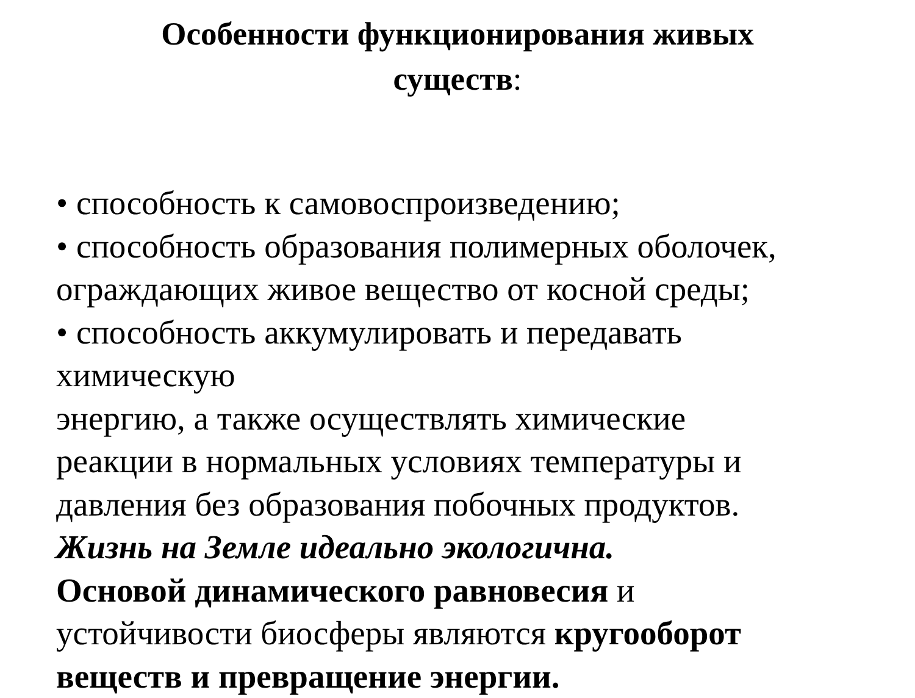Особенности функционирования живых
существ:
• способность к самовоспроизведению;
• способность образования полимерных оболочек,
ограждающих живое вещество от косной среды;
• способность аккумулировать и передавать
химическую
энергию, а также осуществлять химические
реакции в нормальных условиях температуры и
давления без образования побочных продуктов.
Жизнь на Земле идеально экологична.
Основой динамического равновесия и
устойчивости биосферы являются кругооборот
веществ и превращение энергии.